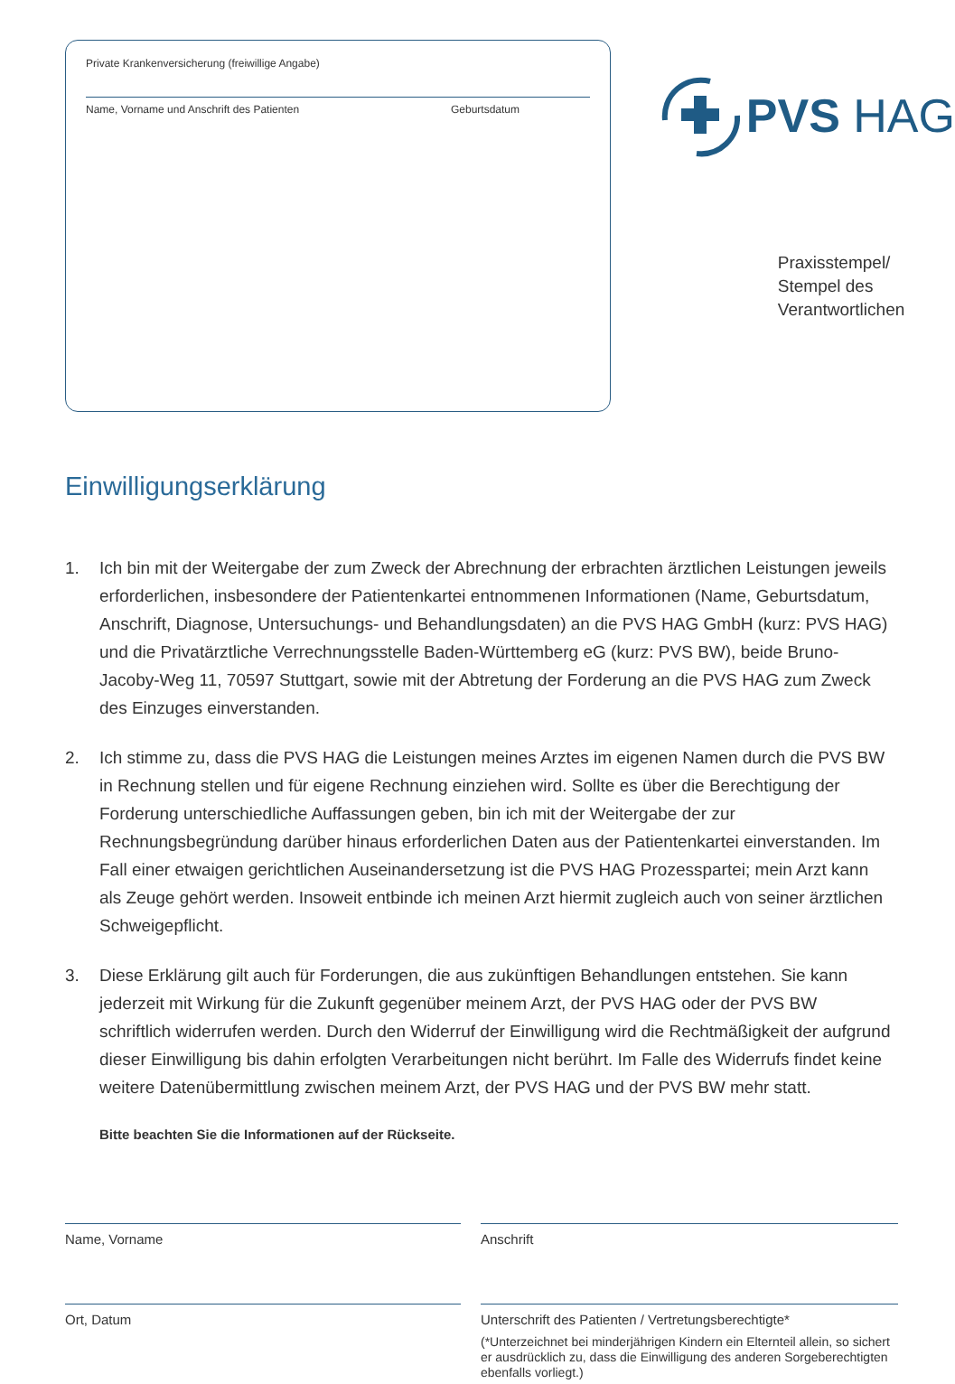Private Krankenversicherung (freiwillige Angabe)
Name, Vorname und Anschrift des Patienten Geburtsdatum
PVS HAG
Praxisstempel/
Stempel des
Verantwortlichen
Einwilligungserklärung
1. Ich bin mit der Weitergabe der zum Zweck der Abrechnung der erbrachten ärztlichen Leistungen jeweils erforderlichen, insbesondere der Patientenkartei entnommenen Informationen (Name, Geburtsdatum, Anschrift, Diagnose, Untersuchungs- und Behandlungsdaten) an die PVS HAG GmbH (kurz: PVS HAG) und die Privatärztliche Verrechnungsstelle Baden-Württemberg eG (kurz: PVS BW), beide Bruno-Jacoby-Weg 11, 70597 Stuttgart, sowie mit der Abtretung der Forderung an die PVS HAG zum Zweck des Einzuges einverstanden.
2. Ich stimme zu, dass die PVS HAG die Leistungen meines Arztes im eigenen Namen durch die PVS BW in Rechnung stellen und für eigene Rechnung einziehen wird. Sollte es über die Berechtigung der Forderung unterschiedliche Auffassungen geben, bin ich mit der Weitergabe der zur Rechnungsbegründung darüber hinaus erforderlichen Daten aus der Patientenkartei einverstanden. Im Fall einer etwaigen gerichtlichen Auseinandersetzung ist die PVS HAG Prozesspartei; mein Arzt kann als Zeuge gehört werden. Insoweit entbinde ich meinen Arzt hiermit zugleich auch von seiner ärztlichen Schweigepflicht.
3. Diese Erklärung gilt auch für Forderungen, die aus zukünftigen Behandlungen entstehen. Sie kann jederzeit mit Wirkung für die Zukunft gegenüber meinem Arzt, der PVS HAG oder der PVS BW schriftlich widerrufen werden. Durch den Widerruf der Einwilligung wird die Rechtmäßigkeit der aufgrund dieser Einwilligung bis dahin erfolgten Verarbeitungen nicht berührt. Im Falle des Widerrufs findet keine weitere Datenübermittlung zwischen meinem Arzt, der PVS HAG und der PVS BW mehr statt.
Bitte beachten Sie die Informationen auf der Rückseite.
Name, Vorname
Anschrift
Ort, Datum
Unterschrift des Patienten / Vertretungsberechtigte*
(*Unterzeichnet bei minderjährigen Kindern ein Elternteil allein, so sichert er ausdrücklich zu, dass die Einwilligung des anderen Sorgeberechtigten ebenfalls vorliegt.)